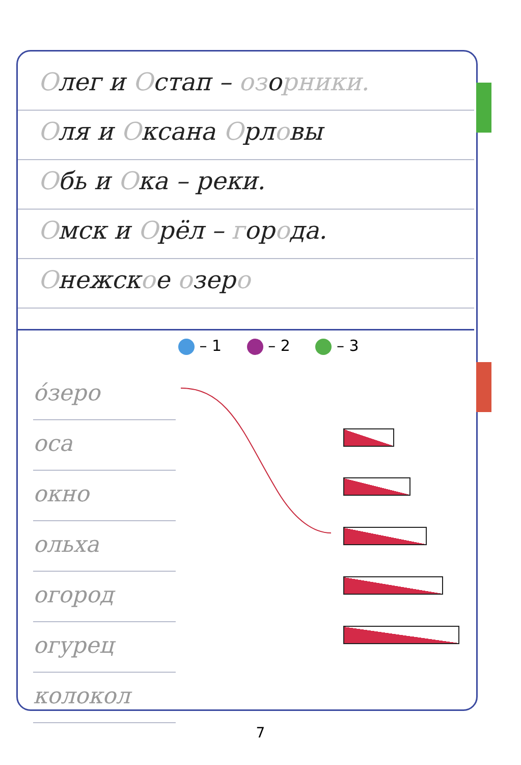Олег и Остап – озорники.
Оля и Оксана Орловы
Обь и Ока – реки.
Омск и Орёл – города.
Онежское озеро
– 1 – 2 – 3
о́зеро
оса
окно
ольха
огород
огурец
колокол
7